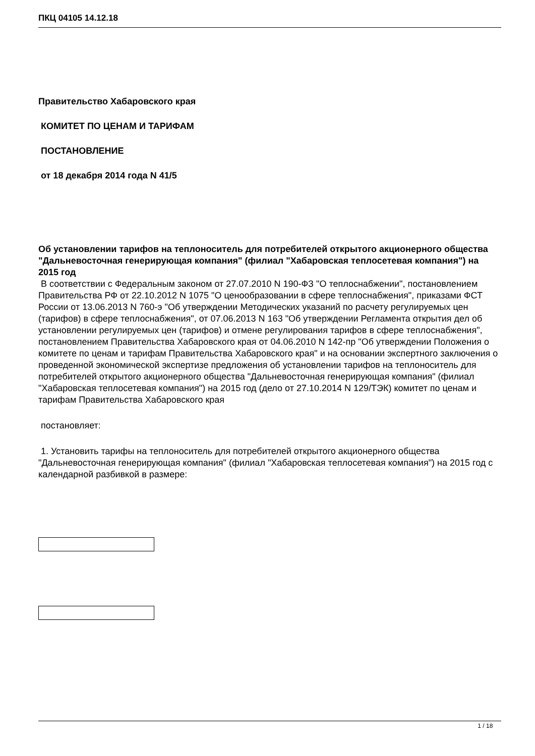ПКЦ 04105 14.12.18
Правительство Хабаровского края
КОМИТЕТ ПО ЦЕНАМ И ТАРИФАМ
ПОСТАНОВЛЕНИЕ
от 18 декабря 2014 года N 41/5
Об установлении тарифов на теплоноситель для потребителей открытого акционерного общества "Дальневосточная генерирующая компания" (филиал "Хабаровская теплосетевая компания") на 2015 год
В соответствии с Федеральным законом от 27.07.2010 N 190-ФЗ "О теплоснабжении", постановлением Правительства РФ от 22.10.2012 N 1075 "О ценообразовании в сфере теплоснабжения", приказами ФСТ России от 13.06.2013 N 760-э "Об утверждении Методических указаний по расчету регулируемых цен (тарифов) в сфере теплоснабжения", от 07.06.2013 N 163 "Об утверждении Регламента открытия дел об установлении регулируемых цен (тарифов) и отмене регулирования тарифов в сфере теплоснабжения", постановлением Правительства Хабаровского края от 04.06.2010 N 142-пр "Об утверждении Положения о комитете по ценам и тарифам Правительства Хабаровского края" и на основании экспертного заключения о проведенной экономической экспертизе предложения об установлении тарифов на теплоноситель для потребителей открытого акционерного общества "Дальневосточная генерирующая компания" (филиал "Хабаровская теплосетевая компания") на 2015 год (дело от 27.10.2014 N 129/ТЭК) комитет по ценам и тарифам Правительства Хабаровского края
постановляет:
1. Установить тарифы на теплоноситель для потребителей открытого акционерного общества "Дальневосточная генерирующая компания" (филиал "Хабаровская теплосетевая компания") на 2015 год с календарной разбивкой в размере:
1 / 18